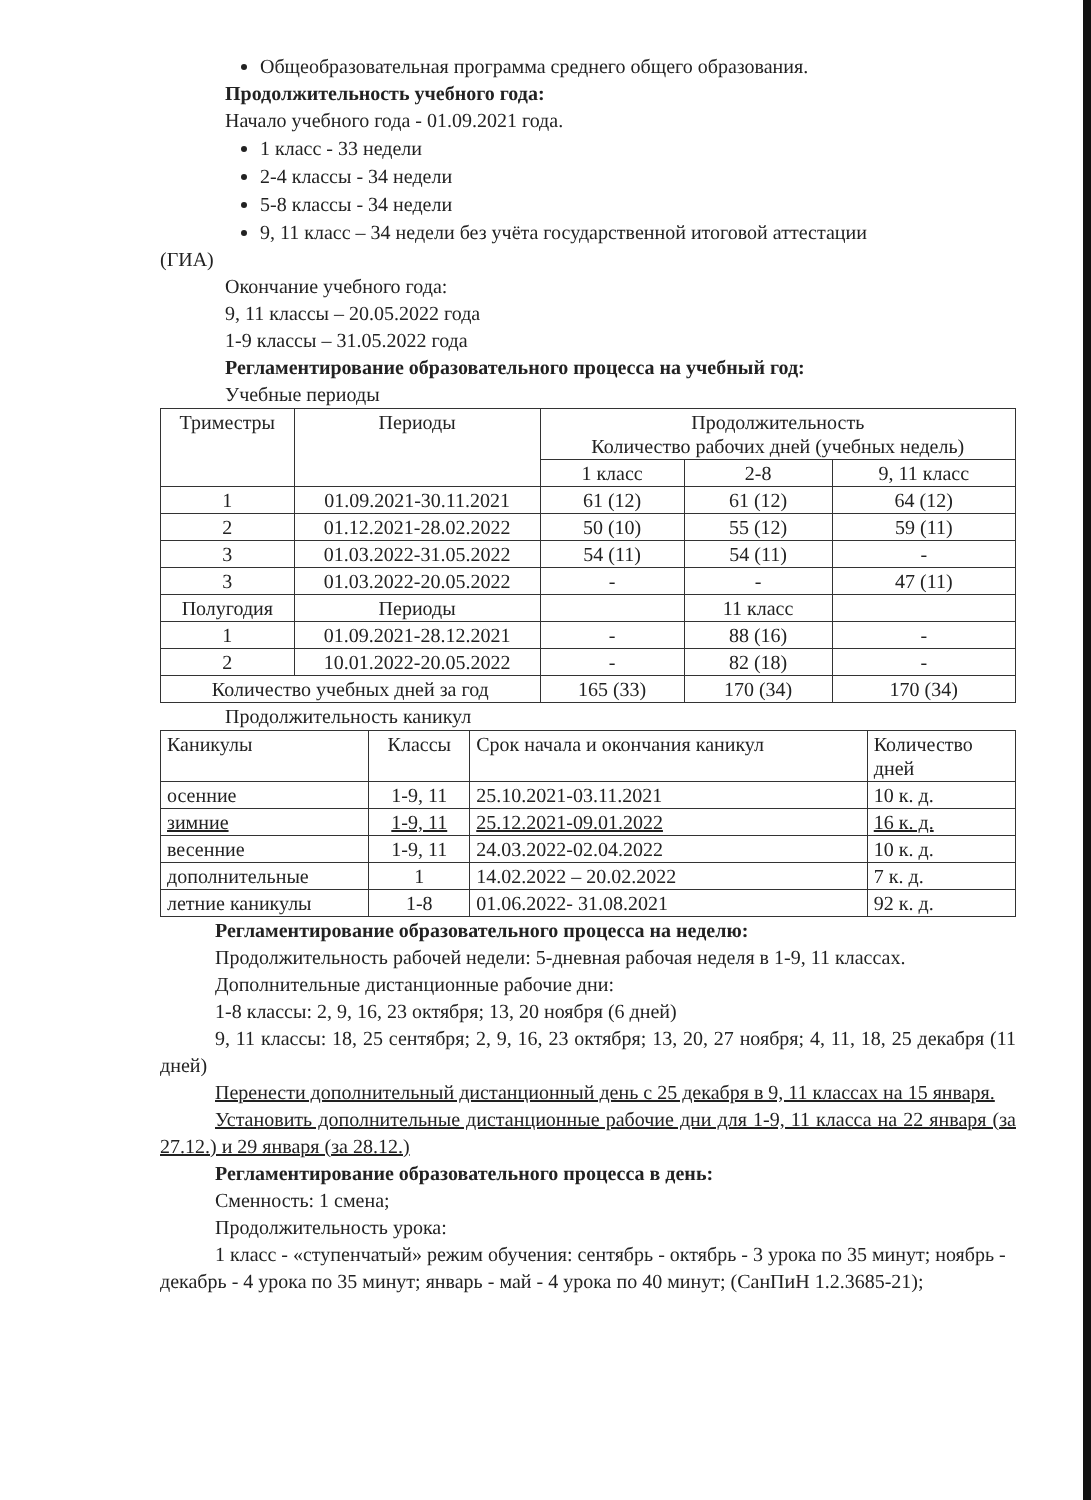Общеобразовательная программа среднего общего образования.
Продолжительность учебного года:
Начало учебного года - 01.09.2021 года.
1 класс - 33 недели
2-4 классы - 34 недели
5-8 классы - 34 недели
9, 11 класс – 34 недели без учёта государственной итоговой аттестации
(ГИА)
Окончание учебного года:
9, 11 классы – 20.05.2022 года
1-9 классы – 31.05.2022 года
Регламентирование образовательного процесса на учебный год:
Учебные периоды
| Триместры | Периоды | Продолжительность Количество рабочих дней (учебных недель) | | |
| --- | --- | --- | --- | --- |
| | | 1 класс | 2-8 | 9, 11 класс |
| 1 | 01.09.2021-30.11.2021 | 61 (12) | 61 (12) | 64 (12) |
| 2 | 01.12.2021-28.02.2022 | 50 (10) | 55 (12) | 59 (11) |
| 3 | 01.03.2022-31.05.2022 | 54 (11) | 54 (11) | - |
| 3 | 01.03.2022-20.05.2022 | - | - | 47 (11) |
| Полугодия | Периоды | | 11 класс | |
| 1 | 01.09.2021-28.12.2021 | - | 88 (16) | - |
| 2 | 10.01.2022-20.05.2022 | - | 82 (18) | - |
| Количество учебных дней за год | | 165 (33) | 170 (34) | 170 (34) |
Продолжительность каникул
| Каникулы | Классы | Срок начала и окончания каникул | Количество дней |
| --- | --- | --- | --- |
| осенние | 1-9, 11 | 25.10.2021-03.11.2021 | 10 к. д. |
| зимние | 1-9, 11 | 25.12.2021-09.01.2022 | 16 к. д. |
| весенние | 1-9, 11 | 24.03.2022-02.04.2022 | 10 к. д. |
| дополнительные | 1 | 14.02.2022 – 20.02.2022 | 7 к. д. |
| летние каникулы | 1-8 | 01.06.2022- 31.08.2021 | 92 к. д. |
Регламентирование образовательного процесса на неделю:
Продолжительность рабочей недели: 5-дневная рабочая неделя в 1-9, 11 классах.
Дополнительные дистанционные рабочие дни:
1-8 классы: 2, 9, 16, 23 октября; 13, 20 ноября (6 дней)
9, 11 классы: 18, 25 сентября; 2, 9, 16, 23 октября; 13, 20, 27 ноября; 4, 11, 18, 25 декабря (11 дней)
Перенести дополнительный дистанционный день с 25 декабря в 9, 11 классах на 15 января.
Установить дополнительные дистанционные рабочие дни для 1-9, 11 класса на 22 января (за 27.12.) и 29 января (за 28.12.)
Регламентирование образовательного процесса в день:
Сменность: 1 смена;
Продолжительность урока:
1 класс - «ступенчатый» режим обучения: сентябрь - октябрь - 3 урока по 35 минут; ноябрь - декабрь - 4 урока по 35 минут; январь - май - 4 урока по 40 минут; (СанПиН 1.2.3685-21);